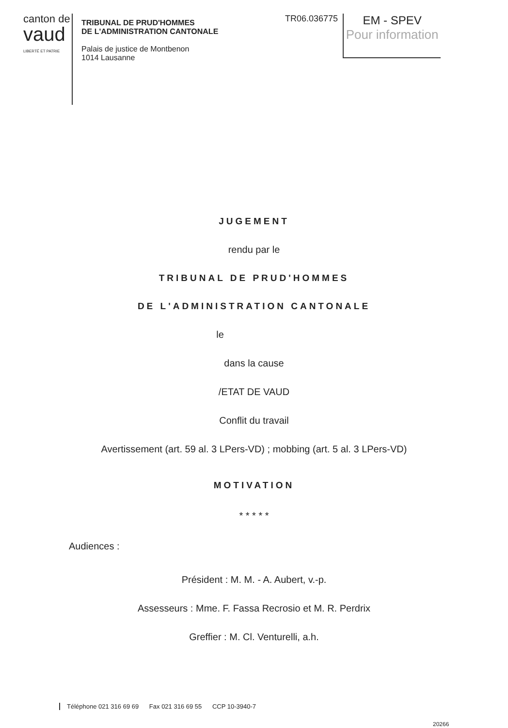canton de vaud
LIBERTÉ ET PATRIE
TRIBUNAL DE PRUD'HOMMES
DE L'ADMINISTRATION CANTONALE
Palais de justice de Montbenon
1014 Lausanne
TR06.036775
EM - SPEV
Pour information
JUGEMENT
rendu par le
TRIBUNAL DE PRUD'HOMMES
DE L'ADMINISTRATION CANTONALE
le
dans la cause
/ETAT DE VAUD
Conflit du travail
Avertissement (art. 59 al. 3 LPers-VD) ; mobbing (art. 5 al. 3 LPers-VD)
MOTIVATION
* * * * *
Audiences :
Président : M. M. - A. Aubert, v.-p.
Assesseurs : Mme. F. Fassa Recrosio et M. R. Perdrix
Greffier : M. Cl. Venturelli, a.h.
Téléphone 021 316 69 69 Fax 021 316 69 55 CCP 10-3940-7
20266